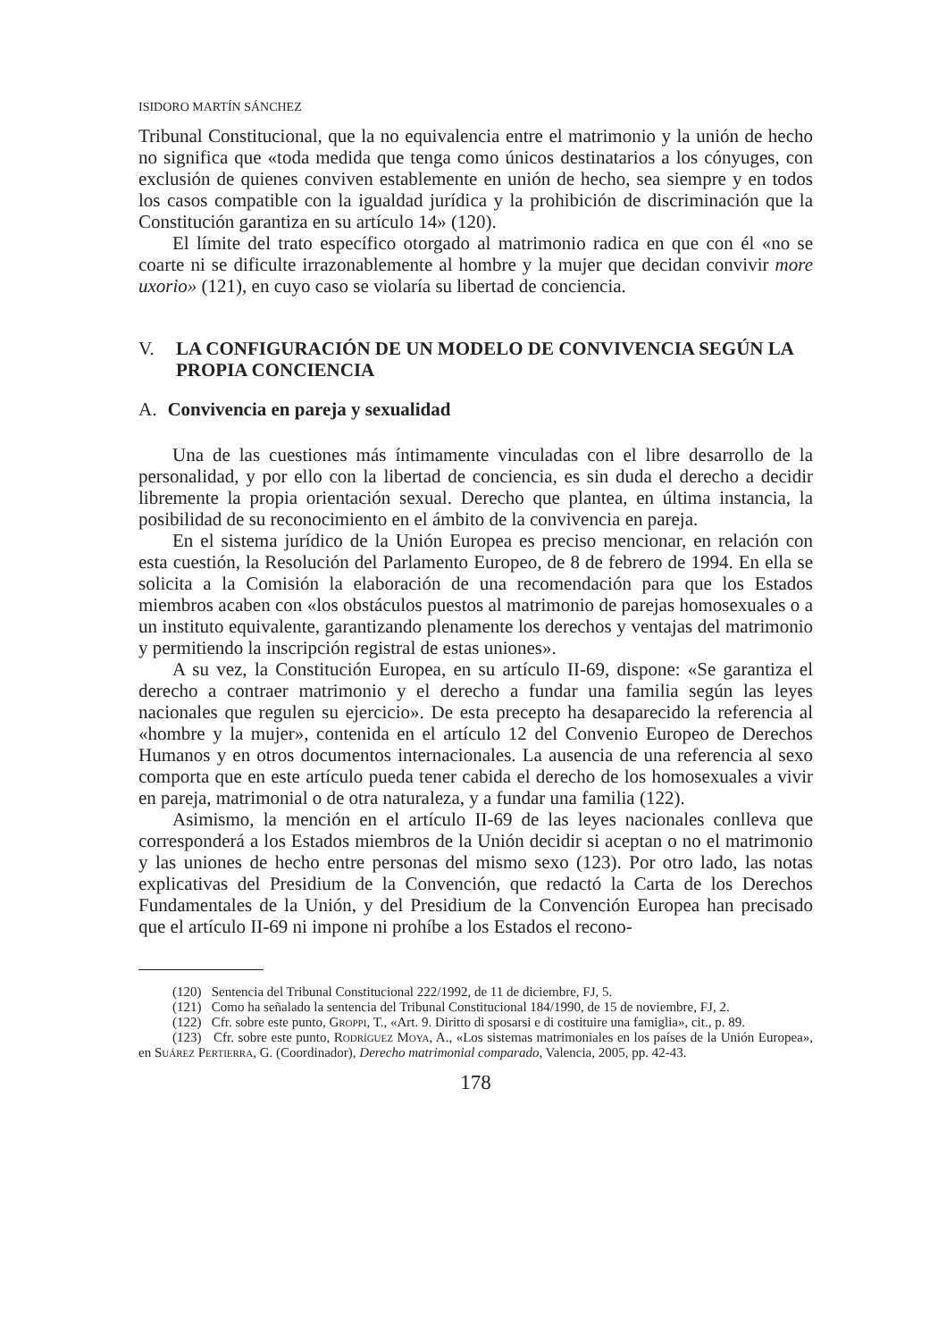ISIDORO MARTÍN SÁNCHEZ
Tribunal Constitucional, que la no equivalencia entre el matrimonio y la unión de hecho no significa que «toda medida que tenga como únicos destinatarios a los cónyuges, con exclusión de quienes conviven establemente en unión de hecho, sea siempre y en todos los casos compatible con la igualdad jurídica y la prohibición de discriminación que la Constitución garantiza en su artículo 14» (120).
El límite del trato específico otorgado al matrimonio radica en que con él «no se coarte ni se dificulte irrazonablemente al hombre y la mujer que decidan convivir more uxorio» (121), en cuyo caso se violaría su libertad de conciencia.
V. LA CONFIGURACIÓN DE UN MODELO DE CONVIVENCIA SEGÚN LA PROPIA CONCIENCIA
A. Convivencia en pareja y sexualidad
Una de las cuestiones más íntimamente vinculadas con el libre desarrollo de la personalidad, y por ello con la libertad de conciencia, es sin duda el derecho a decidir libremente la propia orientación sexual. Derecho que plantea, en última instancia, la posibilidad de su reconocimiento en el ámbito de la convivencia en pareja.
En el sistema jurídico de la Unión Europea es preciso mencionar, en relación con esta cuestión, la Resolución del Parlamento Europeo, de 8 de febrero de 1994. En ella se solicita a la Comisión la elaboración de una recomendación para que los Estados miembros acaben con «los obstáculos puestos al matrimonio de parejas homosexuales o a un instituto equivalente, garantizando plenamente los derechos y ventajas del matrimonio y permitiendo la inscripción registral de estas uniones».
A su vez, la Constitución Europea, en su artículo II-69, dispone: «Se garantiza el derecho a contraer matrimonio y el derecho a fundar una familia según las leyes nacionales que regulen su ejercicio». De esta precepto ha desaparecido la referencia al «hombre y la mujer», contenida en el artículo 12 del Convenio Europeo de Derechos Humanos y en otros documentos internacionales. La ausencia de una referencia al sexo comporta que en este artículo pueda tener cabida el derecho de los homosexuales a vivir en pareja, matrimonial o de otra naturaleza, y a fundar una familia (122).
Asimismo, la mención en el artículo II-69 de las leyes nacionales conlleva que corresponderá a los Estados miembros de la Unión decidir si aceptan o no el matrimonio y las uniones de hecho entre personas del mismo sexo (123). Por otro lado, las notas explicativas del Presidium de la Convención, que redactó la Carta de los Derechos Fundamentales de la Unión, y del Presidium de la Convención Europea han precisado que el artículo II-69 ni impone ni prohíbe a los Estados el recono-
(120) Sentencia del Tribunal Constitucional 222/1992, de 11 de diciembre, FJ, 5.
(121) Como ha señalado la sentencia del Tribunal Constitucional 184/1990, de 15 de noviembre, FJ, 2.
(122) Cfr. sobre este punto, Groppi, T., «Art. 9. Diritto di sposarsi e di costituire una famiglia», cit., p. 89.
(123) Cfr. sobre este punto, Rodríguez Moya, A., «Los sistemas matrimoniales en los países de la Unión Europea», en Suárez Pertierra, G. (Coordinador), Derecho matrimonial comparado, Valencia, 2005, pp. 42-43.
178